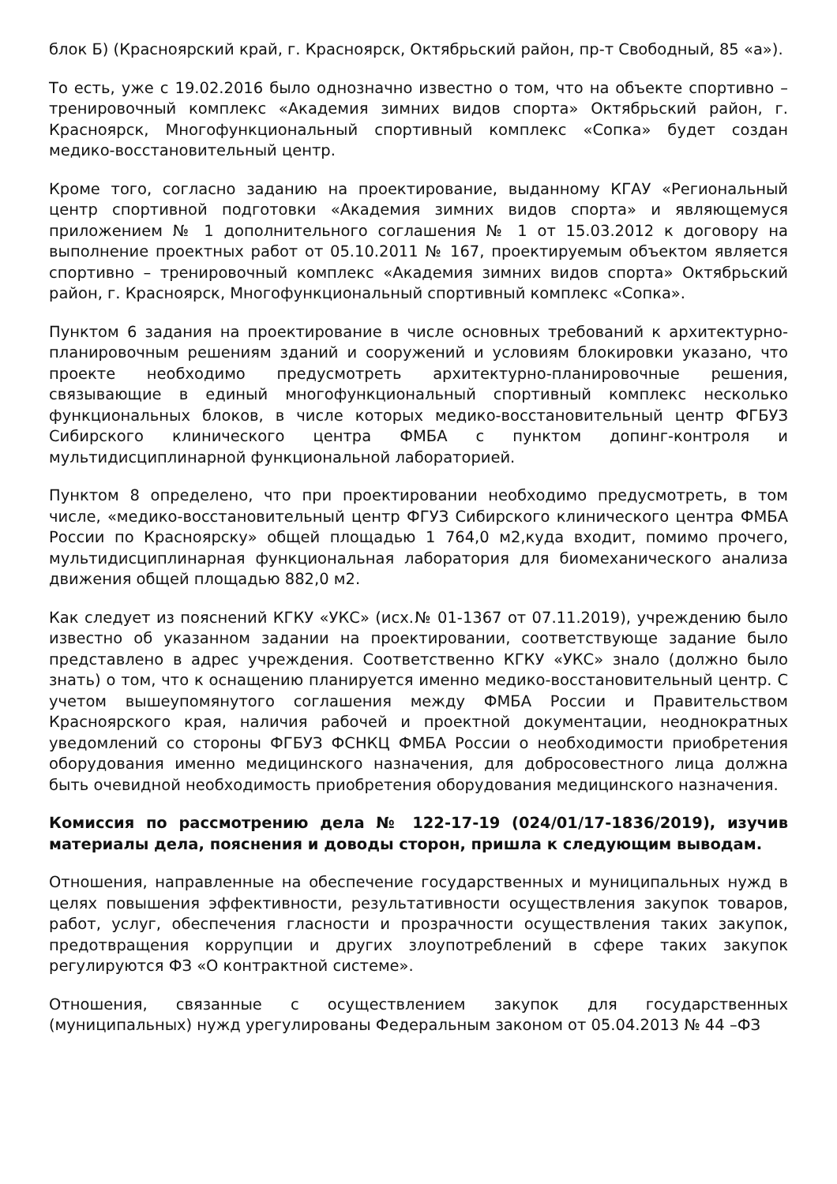блок Б) (Красноярский край, г. Красноярск, Октябрьский район, пр-т Свободный, 85 «а»).
То есть, уже с 19.02.2016 было однозначно известно о том, что на объекте спортивно – тренировочный комплекс «Академия зимних видов спорта» Октябрьский район, г. Красноярск, Многофункциональный спортивный комплекс «Сопка» будет создан медико-восстановительный центр.
Кроме того, согласно заданию на проектирование, выданному КГАУ «Региональный центр спортивной подготовки «Академия зимних видов спорта» и являющемуся приложением № 1 дополнительного соглашения № 1 от 15.03.2012 к договору на выполнение проектных работ от 05.10.2011 № 167, проектируемым объектом является спортивно – тренировочный комплекс «Академия зимних видов спорта» Октябрьский район, г. Красноярск, Многофункциональный спортивный комплекс «Сопка».
Пунктом 6 задания на проектирование в числе основных требований к архитектурно-планировочным решениям зданий и сооружений и условиям блокировки указано, что проекте необходимо предусмотреть архитектурно-планировочные решения, связывающие в единый многофункциональный спортивный комплекс несколько функциональных блоков, в числе которых медико-восстановительный центр ФГБУЗ Сибирского клинического центра ФМБА с пунктом допинг-контроля и мультидисциплинарной функциональной лабораторией.
Пунктом 8 определено, что при проектировании необходимо предусмотреть, в том числе, «медико-восстановительный центр ФГУЗ Сибирского клинического центра ФМБА России по Красноярску» общей площадью 1 764,0 м2,куда входит, помимо прочего, мультидисциплинарная функциональная лаборатория для биомеханического анализа движения общей площадью 882,0 м2.
Как следует из пояснений КГКУ «УКС» (исх.№ 01-1367 от 07.11.2019), учреждению было известно об указанном задании на проектировании, соответствующе задание было представлено в адрес учреждения. Соответственно КГКУ «УКС» знало (должно было знать) о том, что к оснащению планируется именно медико-восстановительный центр. С учетом вышеупомянутого соглашения между ФМБА России и Правительством Красноярского края, наличия рабочей и проектной документации, неоднократных уведомлений со стороны ФГБУЗ ФСНКЦ ФМБА России о необходимости приобретения оборудования именно медицинского назначения, для добросовестного лица должна быть очевидной необходимость приобретения оборудования медицинского назначения.
Комиссия по рассмотрению дела № 122-17-19 (024/01/17-1836/2019), изучив материалы дела, пояснения и доводы сторон, пришла к следующим выводам.
Отношения, направленные на обеспечение государственных и муниципальных нужд в целях повышения эффективности, результативности осуществления закупок товаров, работ, услуг, обеспечения гласности и прозрачности осуществления таких закупок, предотвращения коррупции и других злоупотреблений в сфере таких закупок регулируются ФЗ «О контрактной системе».
Отношения, связанные с осуществлением закупок для государственных (муниципальных) нужд урегулированы Федеральным законом от 05.04.2013 № 44 –ФЗ